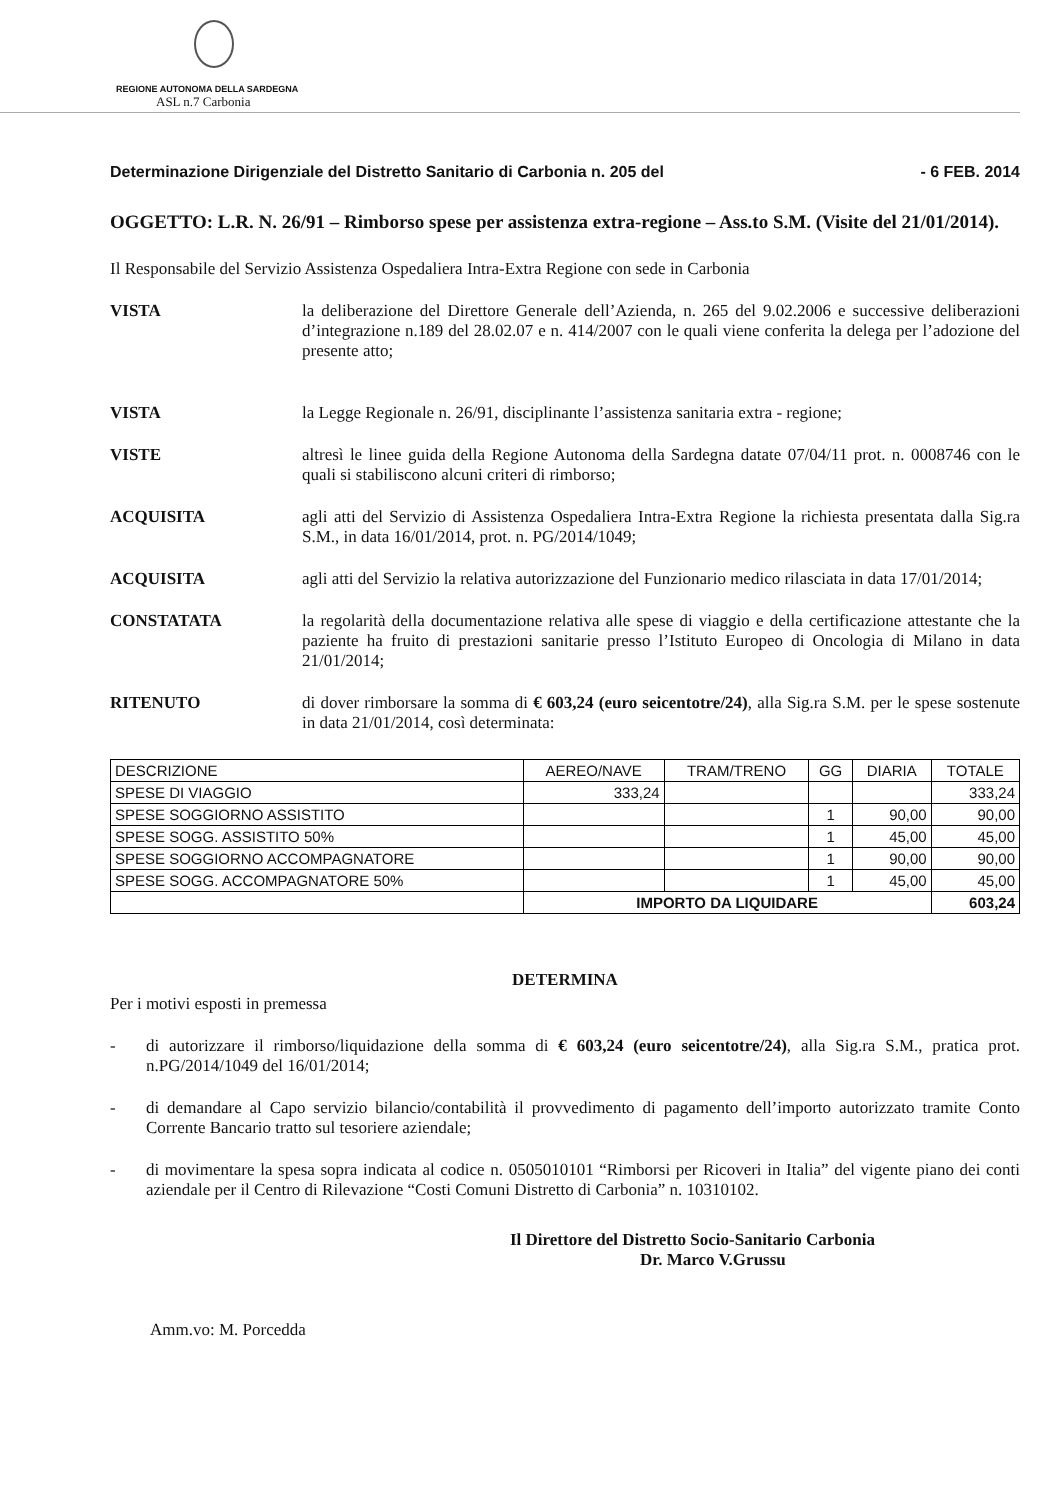REGIONE AUTONOMA DELLA SARDEGNA
ASL n.7 Carbonia
Determinazione Dirigenziale del Distretto Sanitario di Carbonia n. 205 del - 6 FEB. 2014
OGGETTO: L.R. N. 26/91 – Rimborso spese per assistenza extra-regione – Ass.to S.M. (Visite del 21/01/2014).
Il Responsabile del Servizio Assistenza Ospedaliera Intra-Extra Regione con sede in Carbonia
VISTA la deliberazione del Direttore Generale dell’Azienda, n. 265 del 9.02.2006 e successive deliberazioni d’integrazione n.189 del 28.02.07 e n. 414/2007 con le quali viene conferita la delega per l’adozione del presente atto;
VISTA la Legge Regionale n. 26/91, disciplinante l’assistenza sanitaria extra - regione;
VISTE altresì le linee guida della Regione Autonoma della Sardegna datate 07/04/11 prot. n. 0008746 con le quali si stabiliscono alcuni criteri di rimborso;
ACQUISITA agli atti del Servizio di Assistenza Ospedaliera Intra-Extra Regione la richiesta presentata dalla Sig.ra S.M., in data 16/01/2014, prot. n. PG/2014/1049;
ACQUISITA agli atti del Servizio la relativa autorizzazione del Funzionario medico rilasciata in data 17/01/2014;
CONSTATATA la regolarità della documentazione relativa alle spese di viaggio e della certificazione attestante che la paziente ha fruito di prestazioni sanitarie presso l’Istituto Europeo di Oncologia di Milano in data 21/01/2014;
RITENUTO di dover rimborsare la somma di € 603,24 (euro seicentotre/24), alla Sig.ra S.M. per le spese sostenute in data 21/01/2014, così determinata:
| DESCRIZIONE | AEREO/NAVE | TRAM/TRENO | GG | DIARIA | TOTALE |
| --- | --- | --- | --- | --- | --- |
| SPESE DI VIAGGIO | 333,24 | | | | 333,24 |
| SPESE SOGGIORNO ASSISTITO | | | 1 | 90,00 | 90,00 |
| SPESE SOGG. ASSISTITO 50% | | | 1 | 45,00 | 45,00 |
| SPESE SOGGIORNO ACCOMPAGNATORE | | | 1 | 90,00 | 90,00 |
| SPESE SOGG. ACCOMPAGNATORE 50% | | | 1 | 45,00 | 45,00 |
| | IMPORTO DA LIQUIDARE | | | | 603,24 |
DETERMINA
Per i motivi esposti in premessa
- di autorizzare il rimborso/liquidazione della somma di € 603,24 (euro seicentotre/24), alla Sig.ra S.M., pratica prot. n.PG/2014/1049 del 16/01/2014;
- di demandare al Capo servizio bilancio/contabilità il provvedimento di pagamento dell’importo autorizzato tramite Conto Corrente Bancario tratto sul tesoriere aziendale;
- di movimentare la spesa sopra indicata al codice n. 0505010101 “Rimborsi per Ricoveri in Italia” del vigente piano dei conti aziendale per il Centro di Rilevazione “Costi Comuni Distretto di Carbonia” n. 10310102.
Il Direttore del Distretto Socio-Sanitario Carbonia
Dr. Marco V.Grussu
Amm.vo: M. Porcedda